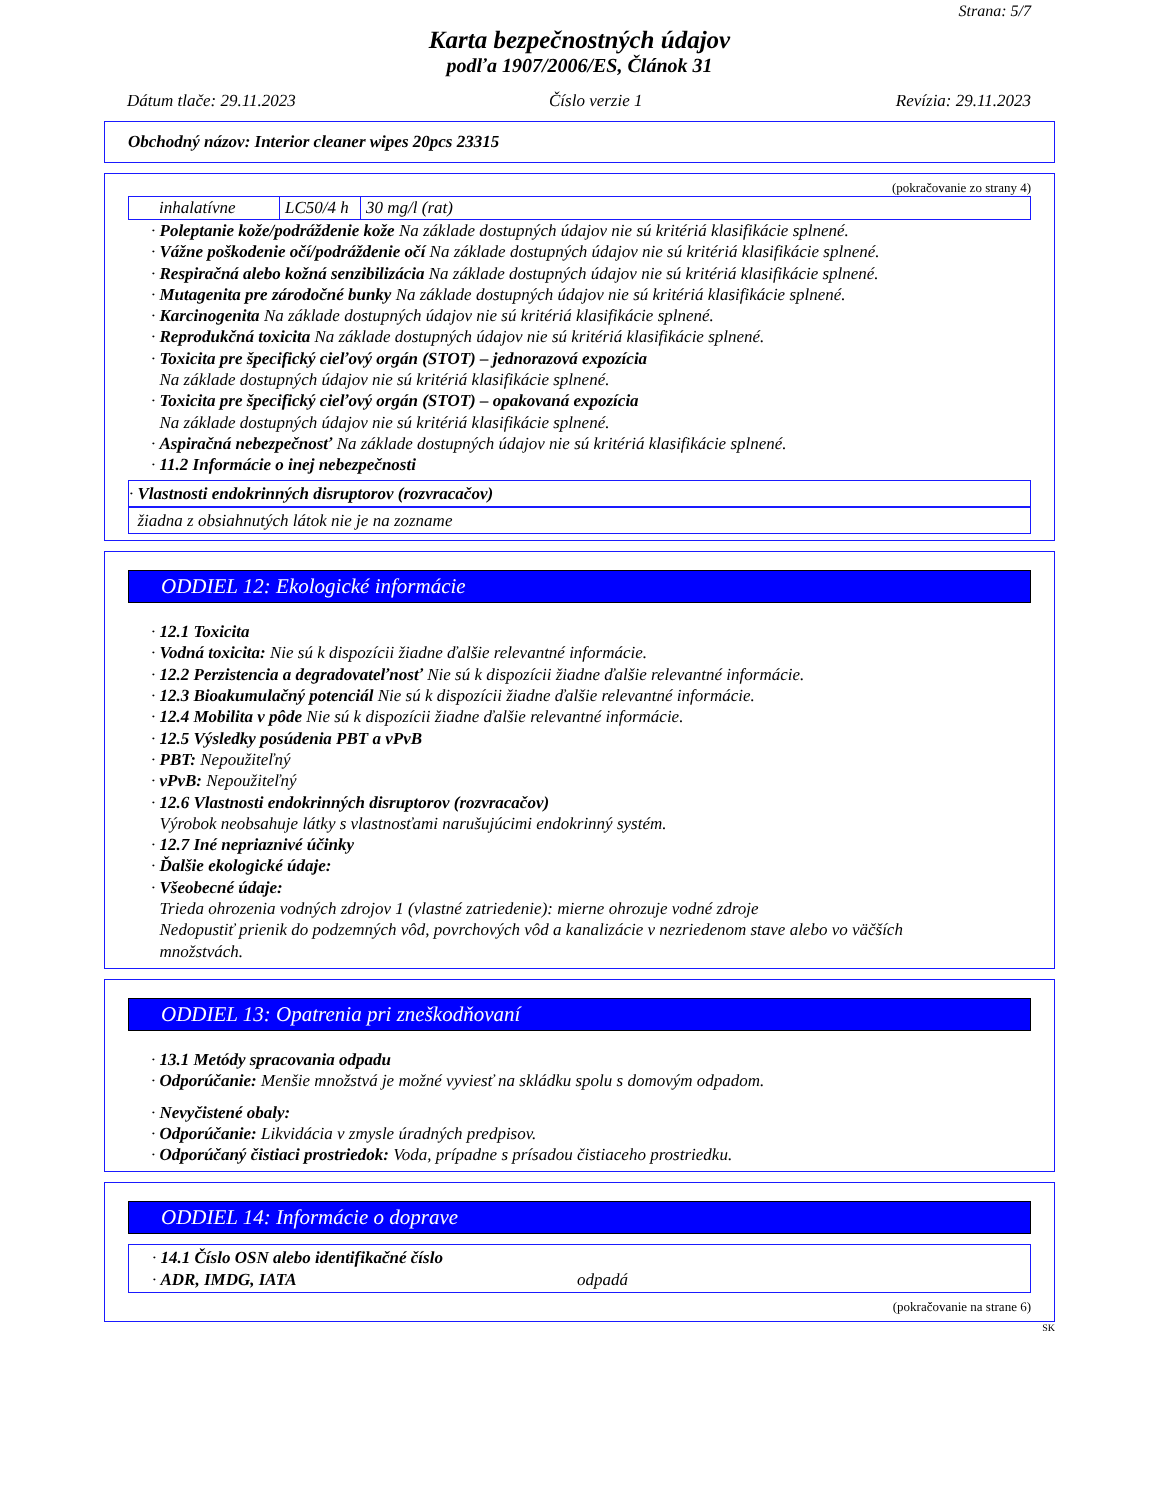Strana: 5/7
Karta bezpečnostných údajov
podľa 1907/2006/ES, Článok 31
Dátum tlače: 29.11.2023 Číslo verzie 1 Revízia: 29.11.2023
Obchodný názov: Interior cleaner wipes 20pcs 23315
(pokračovanie zo strany 4)
| inhalatívne | LC50/4 h | 30 mg/l (rat) |
· Poleptanie kože/podráždenie kože Na základe dostupných údajov nie sú kritériá klasifikácie splnené.
· Vážne poškodenie očí/podráždenie očí Na základe dostupných údajov nie sú kritériá klasifikácie splnené.
· Respiračná alebo kožná senzibilizácia Na základe dostupných údajov nie sú kritériá klasifikácie splnené.
· Mutagenita pre zárodočné bunky Na základe dostupných údajov nie sú kritériá klasifikácie splnené.
· Karcinogenita Na základe dostupných údajov nie sú kritériá klasifikácie splnené.
· Reprodukčná toxicita Na základe dostupných údajov nie sú kritériá klasifikácie splnené.
· Toxicita pre špecifický cieľový orgán (STOT) – jednorazová expozícia
Na základe dostupných údajov nie sú kritériá klasifikácie splnené.
· Toxicita pre špecifický cieľový orgán (STOT) – opakovaná expozícia
Na základe dostupných údajov nie sú kritériá klasifikácie splnené.
· Aspiračná nebezpečnosť Na základe dostupných údajov nie sú kritériá klasifikácie splnené.
· 11.2 Informácie o inej nebezpečnosti
· Vlastnosti endokrinných disruptorov (rozvracačov)
žiadna z obsiahnutých látok nie je na zozname
ODDIEL 12: Ekologické informácie
· 12.1 Toxicita
· Vodná toxicita: Nie sú k dispozícii žiadne ďalšie relevantné informácie.
· 12.2 Perzistencia a degradovateľnosť Nie sú k dispozícii žiadne ďalšie relevantné informácie.
· 12.3 Bioakumulačný potenciál Nie sú k dispozícii žiadne ďalšie relevantné informácie.
· 12.4 Mobilita v pôde Nie sú k dispozícii žiadne ďalšie relevantné informácie.
· 12.5 Výsledky posúdenia PBT a vPvB
· PBT: Nepoužiteľný
· vPvB: Nepoužiteľný
· 12.6 Vlastnosti endokrinných disruptorov (rozvracačov)
Výrobok neobsahuje látky s vlastnosťami narušujúcimi endokrinný systém.
· 12.7 Iné nepriaznivé účinky
· Ďalšie ekologické údaje:
· Všeobecné údaje:
Trieda ohrozenia vodných zdrojov 1 (vlastné zatriedenie): mierne ohrozuje vodné zdroje
Nedopustiť prienik do podzemných vôd, povrchových vôd a kanalizácie v nezriedenom stave alebo vo väčších
množstvách.
ODDIEL 13: Opatrenia pri zneškodňovaní
· 13.1 Metódy spracovania odpadu
· Odporúčanie: Menšie množstvá je možné vyviesť na skládku spolu s domovým odpadom.
· Nevyčistené obaly:
· Odporúčanie: Likvidácia v zmysle úradných predpisov.
· Odporúčaný čistiaci prostriedok: Voda, prípadne s prísadou čistiaceho prostriedku.
ODDIEL 14: Informácie o doprave
· 14.1 Číslo OSN alebo identifikačné číslo
· ADR, IMDG, IATA odpadá
(pokračovanie na strane 6)
SK